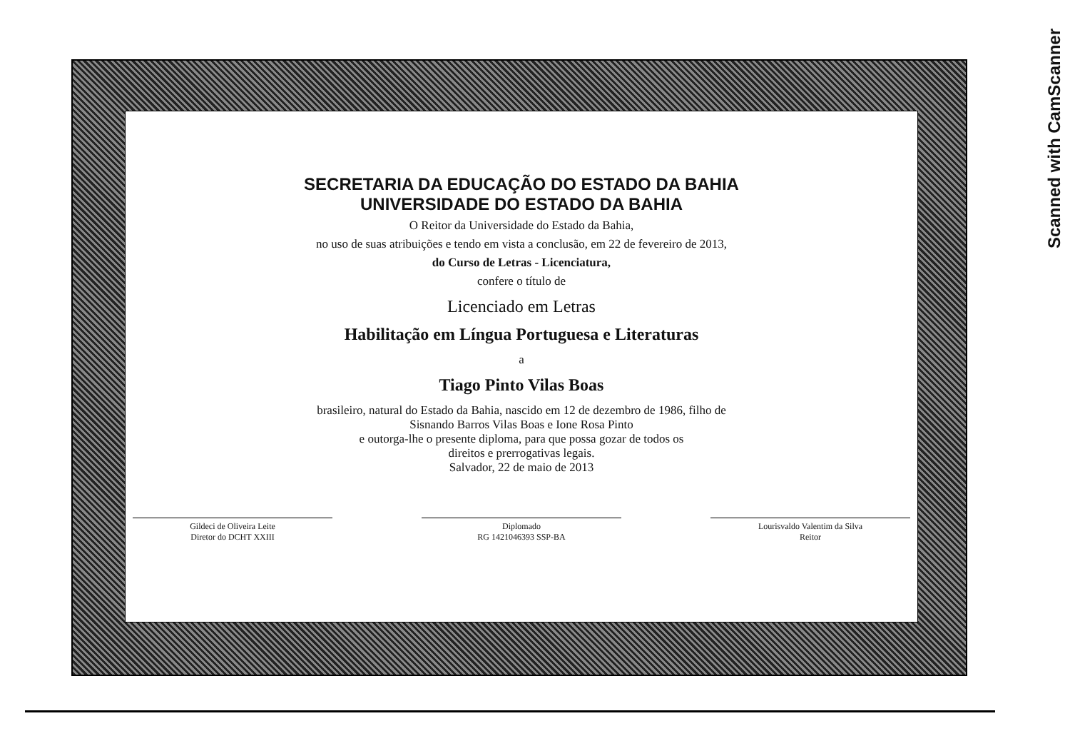SECRETARIA DA EDUCAÇÃO DO ESTADO DA BAHIA
UNIVERSIDADE DO ESTADO DA BAHIA
O Reitor da Universidade do Estado da Bahia,
no uso de suas atribuições e tendo em vista a conclusão, em 22 de fevereiro de 2013,
do Curso de Letras - Licenciatura,
confere o título de
Licenciado em Letras
Habilitação em Língua Portuguesa e Literaturas
a
Tiago Pinto Vilas Boas
brasileiro, natural do Estado da Bahia, nascido em 12 de dezembro de 1986, filho de
Sisnando Barros Vilas Boas e Ione Rosa Pinto
e outorga-lhe o presente diploma, para que possa gozar de todos os
direitos e prerrogativas legais.
Salvador, 22 de maio de 2013
Gildeci de Oliveira Leite
Diretor do DCHT XXIII
Diplomado
RG 1421046393 SSP-BA
Lourisvaldo Valentim da Silva
Reitor
Scanned with CamScanner